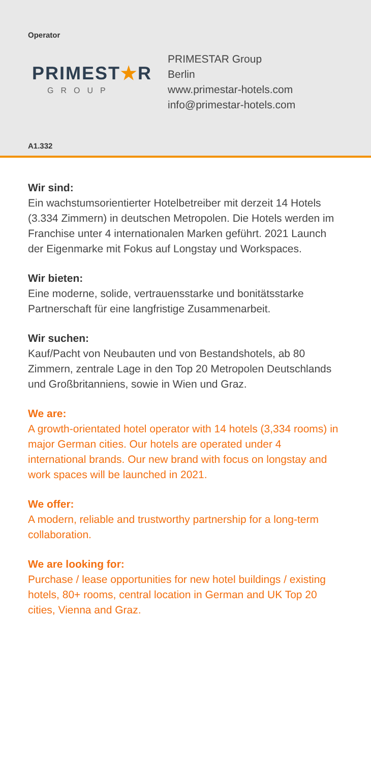Operator
PRIMEST★R
GROUP
PRIMESTAR Group
Berlin
www.primestar-hotels.com
info@primestar-hotels.com
A1.332
Wir sind:
Ein wachstumsorientierter Hotelbetreiber mit derzeit 14 Hotels (3.334 Zimmern) in deutschen Metropolen. Die Hotels werden im Franchise unter 4 internationalen Marken geführt. 2021 Launch der Eigenmarke mit Fokus auf Longstay und Workspaces.
Wir bieten:
Eine moderne, solide, vertrauensstarke und bonitätsstarke Partnerschaft für eine langfristige Zusammenarbeit.
Wir suchen:
Kauf/Pacht von Neubauten und von Bestandshotels, ab 80 Zimmern, zentrale Lage in den Top 20 Metropolen Deutschlands und Großbritanniens, sowie in Wien und Graz.
We are:
A growth-orientated hotel operator with 14 hotels (3,334 rooms) in major German cities. Our hotels are operated under 4 international brands. Our new brand with focus on longstay and work spaces will be launched in 2021.
We offer:
A modern, reliable and trustworthy partnership for a long-term collaboration.
We are looking for:
Purchase / lease opportunities for new hotel buildings / existing hotels, 80+ rooms, central location in German and UK Top 20 cities, Vienna and Graz.